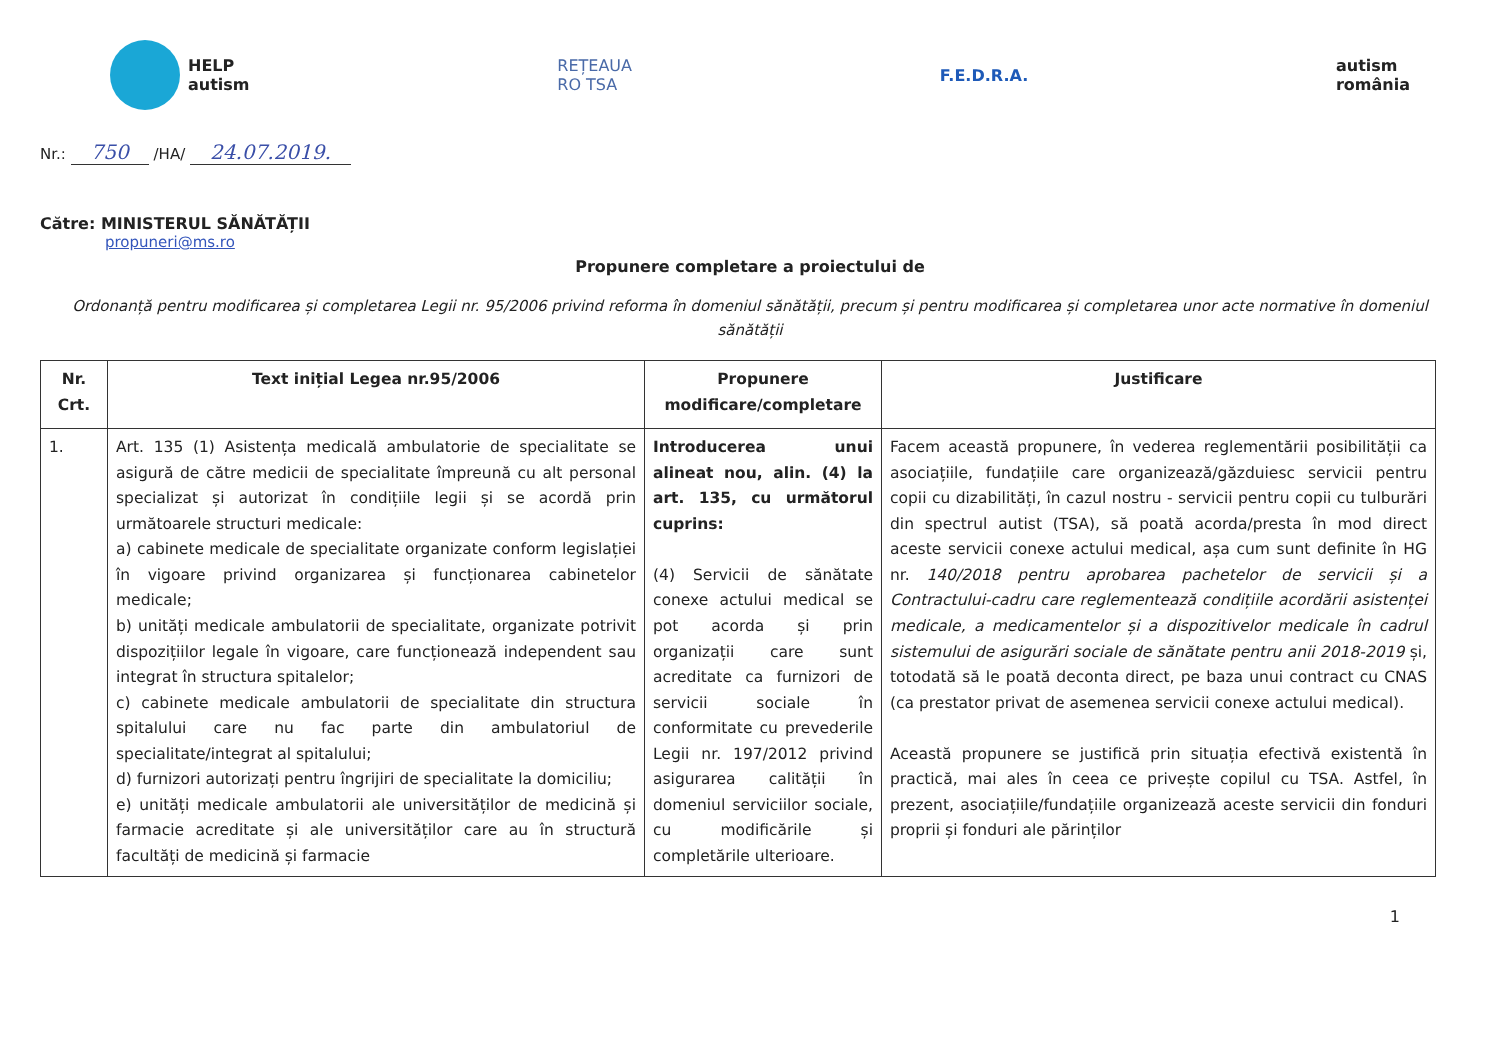HELP
autism
REȚEAUA
RO TSA
F.E.D.R.A.
autism
românia
Nr.: 750 /HA/ 24.07.2019.
Către: MINISTERUL SĂNĂTĂȚII
propuneri@ms.ro
Propunere completare a proiectului de
Ordonanță pentru modificarea și completarea Legii nr. 95/2006 privind reforma în domeniul sănătății, precum și pentru modificarea și completarea unor acte normative în domeniul sănătății
| Nr. Crt. | Text inițial Legea nr.95/2006 | Propunere modificare/completare | Justificare |
| --- | --- | --- | --- |
| 1. | Art. 135 (1) Asistența medicală ambulatorie de specialitate se asigură de către medicii de specialitate împreună cu alt personal specializat și autorizat în condițiile legii și se acordă prin următoarele structuri medicale: a) cabinete medicale de specialitate organizate conform legislației în vigoare privind organizarea și funcționarea cabinetelor medicale; b) unități medicale ambulatorii de specialitate, organizate potrivit dispozițiilor legale în vigoare, care funcționează independent sau integrat în structura spitalelor; c) cabinete medicale ambulatorii de specialitate din structura spitalului care nu fac parte din ambulatoriul de specialitate/integrat al spitalului; d) furnizori autorizați pentru îngrijiri de specialitate la domiciliu; e) unități medicale ambulatorii ale universităților de medicină și farmacie acreditate și ale universităților care au în structură facultăți de medicină și farmacie | Introducerea unui alineat nou, alin. (4) la art. 135, cu următorul cuprins: (4) Servicii de sănătate conexe actului medical se pot acorda și prin organizații care sunt acreditate ca furnizori de servicii sociale în conformitate cu prevederile Legii nr. 197/2012 privind asigurarea calității în domeniul serviciilor sociale, cu modificările și completările ulterioare. | Facem această propunere, în vederea reglementării posibilității ca asociațiile, fundațiile care organizează/găzduiesc servicii pentru copii cu dizabilități, în cazul nostru - servicii pentru copii cu tulburări din spectrul autist (TSA), să poată acorda/presta în mod direct aceste servicii conexe actului medical, așa cum sunt definite în HG nr. 140/2018 pentru aprobarea pachetelor de servicii și a Contractului-cadru care reglementează condițiile acordării asistenței medicale, a medicamentelor și a dispozitivelor medicale în cadrul sistemului de asigurări sociale de sănătate pentru anii 2018-2019 și, totodată să le poată deconta direct, pe baza unui contract cu CNAS (ca prestator privat de asemenea servicii conexe actului medical). Această propunere se justifică prin situația efectivă existentă în practică, mai ales în ceea ce privește copilul cu TSA. Astfel, în prezent, asociațiile/fundațiile organizează aceste servicii din fonduri proprii și fonduri ale părinților |
1